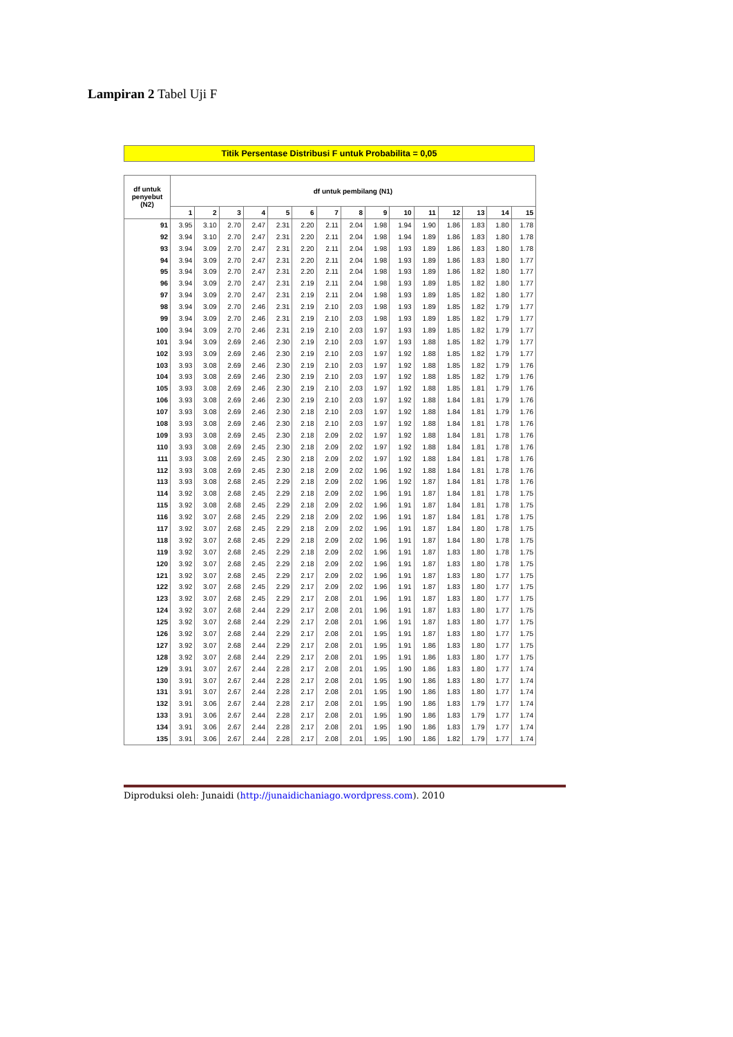Lampiran 2 Tabel Uji F
Titik Persentase Distribusi F untuk Probabilita = 0,05
| df untuk penyebut (N2) | df untuk pembilang (N1) | | | | | | | | | | | | | | |
| --- | --- | --- | --- | --- | --- | --- | --- | --- | --- | --- | --- | --- | --- | --- | --- |
| | 1 | 2 | 3 | 4 | 5 | 6 | 7 | 8 | 9 | 10 | 11 | 12 | 13 | 14 | 15 |
| 91 | 3.95 | 3.10 | 2.70 | 2.47 | 2.31 | 2.20 | 2.11 | 2.04 | 1.98 | 1.94 | 1.90 | 1.86 | 1.83 | 1.80 | 1.78 |
| 92 | 3.94 | 3.10 | 2.70 | 2.47 | 2.31 | 2.20 | 2.11 | 2.04 | 1.98 | 1.94 | 1.89 | 1.86 | 1.83 | 1.80 | 1.78 |
| 93 | 3.94 | 3.09 | 2.70 | 2.47 | 2.31 | 2.20 | 2.11 | 2.04 | 1.98 | 1.93 | 1.89 | 1.86 | 1.83 | 1.80 | 1.78 |
| 94 | 3.94 | 3.09 | 2.70 | 2.47 | 2.31 | 2.20 | 2.11 | 2.04 | 1.98 | 1.93 | 1.89 | 1.86 | 1.83 | 1.80 | 1.77 |
| 95 | 3.94 | 3.09 | 2.70 | 2.47 | 2.31 | 2.20 | 2.11 | 2.04 | 1.98 | 1.93 | 1.89 | 1.86 | 1.82 | 1.80 | 1.77 |
| 96 | 3.94 | 3.09 | 2.70 | 2.47 | 2.31 | 2.19 | 2.11 | 2.04 | 1.98 | 1.93 | 1.89 | 1.85 | 1.82 | 1.80 | 1.77 |
| 97 | 3.94 | 3.09 | 2.70 | 2.47 | 2.31 | 2.19 | 2.11 | 2.04 | 1.98 | 1.93 | 1.89 | 1.85 | 1.82 | 1.80 | 1.77 |
| 98 | 3.94 | 3.09 | 2.70 | 2.46 | 2.31 | 2.19 | 2.10 | 2.03 | 1.98 | 1.93 | 1.89 | 1.85 | 1.82 | 1.79 | 1.77 |
| 99 | 3.94 | 3.09 | 2.70 | 2.46 | 2.31 | 2.19 | 2.10 | 2.03 | 1.98 | 1.93 | 1.89 | 1.85 | 1.82 | 1.79 | 1.77 |
| 100 | 3.94 | 3.09 | 2.70 | 2.46 | 2.31 | 2.19 | 2.10 | 2.03 | 1.97 | 1.93 | 1.89 | 1.85 | 1.82 | 1.79 | 1.77 |
| 101 | 3.94 | 3.09 | 2.69 | 2.46 | 2.30 | 2.19 | 2.10 | 2.03 | 1.97 | 1.93 | 1.88 | 1.85 | 1.82 | 1.79 | 1.77 |
| 102 | 3.93 | 3.09 | 2.69 | 2.46 | 2.30 | 2.19 | 2.10 | 2.03 | 1.97 | 1.92 | 1.88 | 1.85 | 1.82 | 1.79 | 1.77 |
| 103 | 3.93 | 3.08 | 2.69 | 2.46 | 2.30 | 2.19 | 2.10 | 2.03 | 1.97 | 1.92 | 1.88 | 1.85 | 1.82 | 1.79 | 1.76 |
| 104 | 3.93 | 3.08 | 2.69 | 2.46 | 2.30 | 2.19 | 2.10 | 2.03 | 1.97 | 1.92 | 1.88 | 1.85 | 1.82 | 1.79 | 1.76 |
| 105 | 3.93 | 3.08 | 2.69 | 2.46 | 2.30 | 2.19 | 2.10 | 2.03 | 1.97 | 1.92 | 1.88 | 1.85 | 1.81 | 1.79 | 1.76 |
| 106 | 3.93 | 3.08 | 2.69 | 2.46 | 2.30 | 2.19 | 2.10 | 2.03 | 1.97 | 1.92 | 1.88 | 1.84 | 1.81 | 1.79 | 1.76 |
| 107 | 3.93 | 3.08 | 2.69 | 2.46 | 2.30 | 2.18 | 2.10 | 2.03 | 1.97 | 1.92 | 1.88 | 1.84 | 1.81 | 1.79 | 1.76 |
| 108 | 3.93 | 3.08 | 2.69 | 2.46 | 2.30 | 2.18 | 2.10 | 2.03 | 1.97 | 1.92 | 1.88 | 1.84 | 1.81 | 1.78 | 1.76 |
| 109 | 3.93 | 3.08 | 2.69 | 2.45 | 2.30 | 2.18 | 2.09 | 2.02 | 1.97 | 1.92 | 1.88 | 1.84 | 1.81 | 1.78 | 1.76 |
| 110 | 3.93 | 3.08 | 2.69 | 2.45 | 2.30 | 2.18 | 2.09 | 2.02 | 1.97 | 1.92 | 1.88 | 1.84 | 1.81 | 1.78 | 1.76 |
| 111 | 3.93 | 3.08 | 2.69 | 2.45 | 2.30 | 2.18 | 2.09 | 2.02 | 1.97 | 1.92 | 1.88 | 1.84 | 1.81 | 1.78 | 1.76 |
| 112 | 3.93 | 3.08 | 2.69 | 2.45 | 2.30 | 2.18 | 2.09 | 2.02 | 1.96 | 1.92 | 1.88 | 1.84 | 1.81 | 1.78 | 1.76 |
| 113 | 3.93 | 3.08 | 2.68 | 2.45 | 2.29 | 2.18 | 2.09 | 2.02 | 1.96 | 1.92 | 1.87 | 1.84 | 1.81 | 1.78 | 1.76 |
| 114 | 3.92 | 3.08 | 2.68 | 2.45 | 2.29 | 2.18 | 2.09 | 2.02 | 1.96 | 1.91 | 1.87 | 1.84 | 1.81 | 1.78 | 1.75 |
| 115 | 3.92 | 3.08 | 2.68 | 2.45 | 2.29 | 2.18 | 2.09 | 2.02 | 1.96 | 1.91 | 1.87 | 1.84 | 1.81 | 1.78 | 1.75 |
| 116 | 3.92 | 3.07 | 2.68 | 2.45 | 2.29 | 2.18 | 2.09 | 2.02 | 1.96 | 1.91 | 1.87 | 1.84 | 1.81 | 1.78 | 1.75 |
| 117 | 3.92 | 3.07 | 2.68 | 2.45 | 2.29 | 2.18 | 2.09 | 2.02 | 1.96 | 1.91 | 1.87 | 1.84 | 1.80 | 1.78 | 1.75 |
| 118 | 3.92 | 3.07 | 2.68 | 2.45 | 2.29 | 2.18 | 2.09 | 2.02 | 1.96 | 1.91 | 1.87 | 1.84 | 1.80 | 1.78 | 1.75 |
| 119 | 3.92 | 3.07 | 2.68 | 2.45 | 2.29 | 2.18 | 2.09 | 2.02 | 1.96 | 1.91 | 1.87 | 1.83 | 1.80 | 1.78 | 1.75 |
| 120 | 3.92 | 3.07 | 2.68 | 2.45 | 2.29 | 2.18 | 2.09 | 2.02 | 1.96 | 1.91 | 1.87 | 1.83 | 1.80 | 1.78 | 1.75 |
| 121 | 3.92 | 3.07 | 2.68 | 2.45 | 2.29 | 2.17 | 2.09 | 2.02 | 1.96 | 1.91 | 1.87 | 1.83 | 1.80 | 1.77 | 1.75 |
| 122 | 3.92 | 3.07 | 2.68 | 2.45 | 2.29 | 2.17 | 2.09 | 2.02 | 1.96 | 1.91 | 1.87 | 1.83 | 1.80 | 1.77 | 1.75 |
| 123 | 3.92 | 3.07 | 2.68 | 2.45 | 2.29 | 2.17 | 2.08 | 2.01 | 1.96 | 1.91 | 1.87 | 1.83 | 1.80 | 1.77 | 1.75 |
| 124 | 3.92 | 3.07 | 2.68 | 2.44 | 2.29 | 2.17 | 2.08 | 2.01 | 1.96 | 1.91 | 1.87 | 1.83 | 1.80 | 1.77 | 1.75 |
| 125 | 3.92 | 3.07 | 2.68 | 2.44 | 2.29 | 2.17 | 2.08 | 2.01 | 1.96 | 1.91 | 1.87 | 1.83 | 1.80 | 1.77 | 1.75 |
| 126 | 3.92 | 3.07 | 2.68 | 2.44 | 2.29 | 2.17 | 2.08 | 2.01 | 1.95 | 1.91 | 1.87 | 1.83 | 1.80 | 1.77 | 1.75 |
| 127 | 3.92 | 3.07 | 2.68 | 2.44 | 2.29 | 2.17 | 2.08 | 2.01 | 1.95 | 1.91 | 1.86 | 1.83 | 1.80 | 1.77 | 1.75 |
| 128 | 3.92 | 3.07 | 2.68 | 2.44 | 2.29 | 2.17 | 2.08 | 2.01 | 1.95 | 1.91 | 1.86 | 1.83 | 1.80 | 1.77 | 1.75 |
| 129 | 3.91 | 3.07 | 2.67 | 2.44 | 2.28 | 2.17 | 2.08 | 2.01 | 1.95 | 1.90 | 1.86 | 1.83 | 1.80 | 1.77 | 1.74 |
| 130 | 3.91 | 3.07 | 2.67 | 2.44 | 2.28 | 2.17 | 2.08 | 2.01 | 1.95 | 1.90 | 1.86 | 1.83 | 1.80 | 1.77 | 1.74 |
| 131 | 3.91 | 3.07 | 2.67 | 2.44 | 2.28 | 2.17 | 2.08 | 2.01 | 1.95 | 1.90 | 1.86 | 1.83 | 1.80 | 1.77 | 1.74 |
| 132 | 3.91 | 3.06 | 2.67 | 2.44 | 2.28 | 2.17 | 2.08 | 2.01 | 1.95 | 1.90 | 1.86 | 1.83 | 1.79 | 1.77 | 1.74 |
| 133 | 3.91 | 3.06 | 2.67 | 2.44 | 2.28 | 2.17 | 2.08 | 2.01 | 1.95 | 1.90 | 1.86 | 1.83 | 1.79 | 1.77 | 1.74 |
| 134 | 3.91 | 3.06 | 2.67 | 2.44 | 2.28 | 2.17 | 2.08 | 2.01 | 1.95 | 1.90 | 1.86 | 1.83 | 1.79 | 1.77 | 1.74 |
| 135 | 3.91 | 3.06 | 2.67 | 2.44 | 2.28 | 2.17 | 2.08 | 2.01 | 1.95 | 1.90 | 1.86 | 1.82 | 1.79 | 1.77 | 1.74 |
Diproduksi oleh: Junaidi (http://junaidichaniago.wordpress.com). 2010